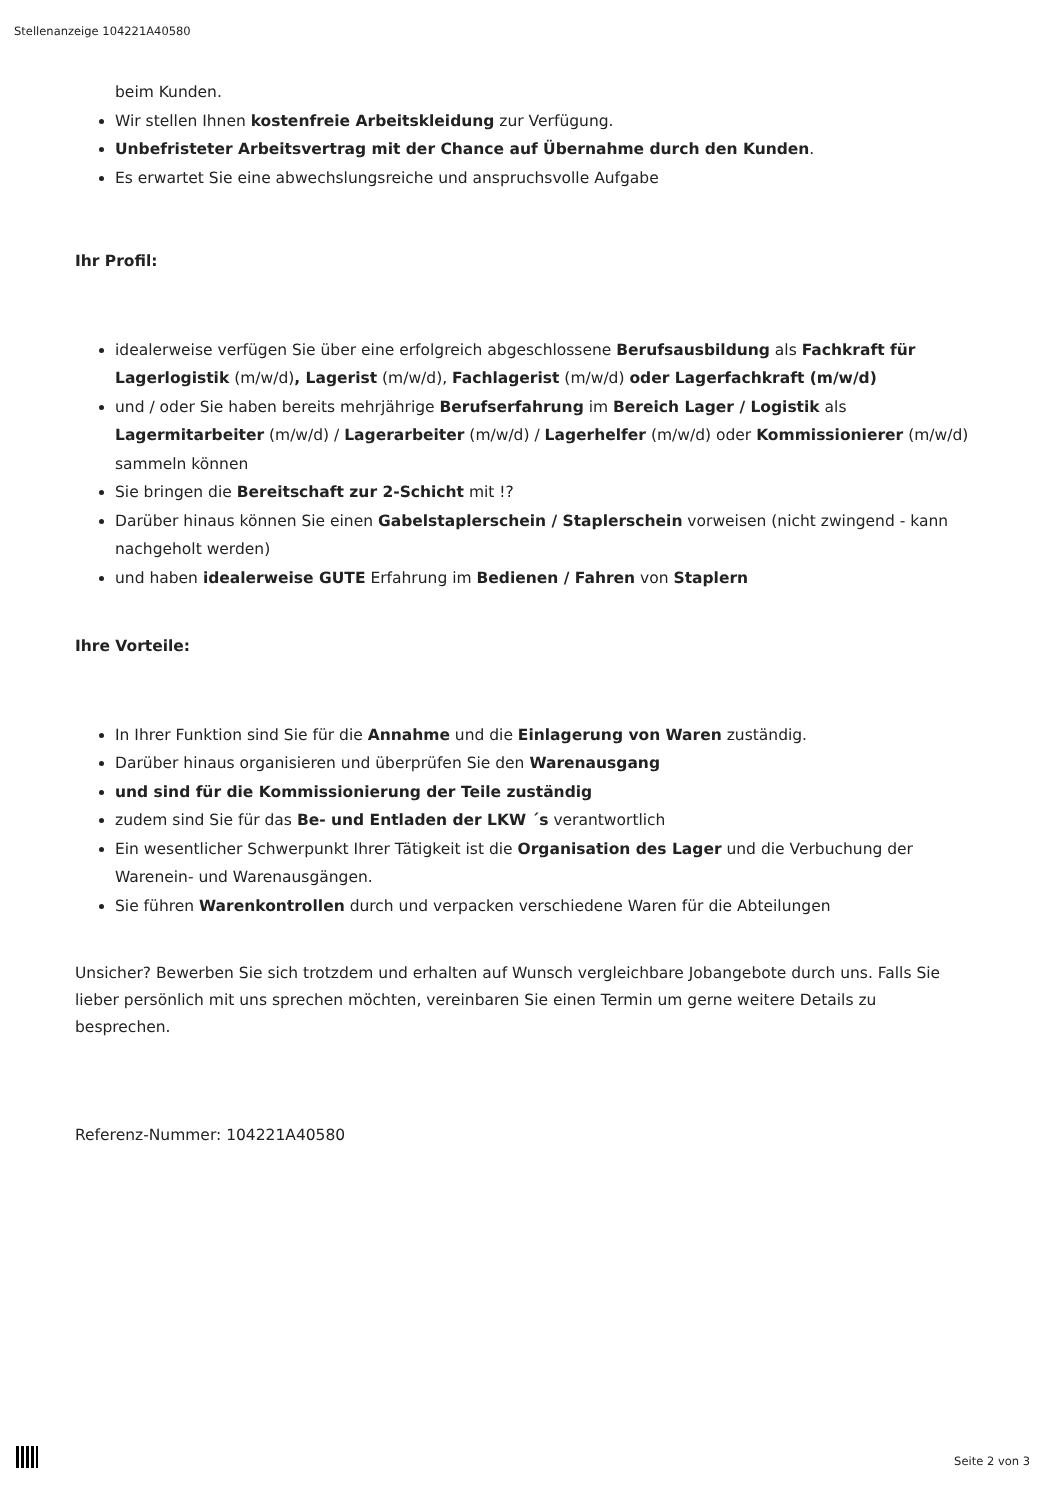Stellenanzeige 104221A40580
beim Kunden.
Wir stellen Ihnen kostenfreie Arbeitskleidung zur Verfügung.
Unbefristeter Arbeitsvertrag mit der Chance auf Übernahme durch den Kunden.
Es erwartet Sie eine abwechslungsreiche und anspruchsvolle Aufgabe
Ihr Profil:
idealerweise verfügen Sie über eine erfolgreich abgeschlossene Berufsausbildung als Fachkraft für Lagerlogistik (m/w/d), Lagerist (m/w/d), Fachlagerist (m/w/d) oder Lagerfachkraft (m/w/d)
und / oder Sie haben bereits mehrjährige Berufserfahrung im Bereich Lager / Logistik als Lagermitarbeiter (m/w/d) / Lagerarbeiter (m/w/d) / Lagerhelfer (m/w/d) oder Kommissionierer (m/w/d) sammeln können
Sie bringen die Bereitschaft zur 2-Schicht mit !?
Darüber hinaus können Sie einen Gabelstaplerschein / Staplerschein vorweisen (nicht zwingend - kann nachgeholt werden)
und haben idealerweise GUTE Erfahrung im Bedienen / Fahren von Staplern
Ihre Vorteile:
In Ihrer Funktion sind Sie für die Annahme und die Einlagerung von Waren zuständig.
Darüber hinaus organisieren und überprüfen Sie den Warenausgang
und sind für die Kommissionierung der Teile zuständig
zudem sind Sie für das Be- und Entladen der LKW ´s verantwortlich
Ein wesentlicher Schwerpunkt Ihrer Tätigkeit ist die Organisation des Lager und die Verbuchung der Warenein- und Warenausgängen.
Sie führen Warenkontrollen durch und verpacken verschiedene Waren für die Abteilungen
Unsicher? Bewerben Sie sich trotzdem und erhalten auf Wunsch vergleichbare Jobangebote durch uns. Falls Sie lieber persönlich mit uns sprechen möchten, vereinbaren Sie einen Termin um gerne weitere Details zu besprechen.
Referenz-Nummer: 104221A40580
Seite 2 von 3